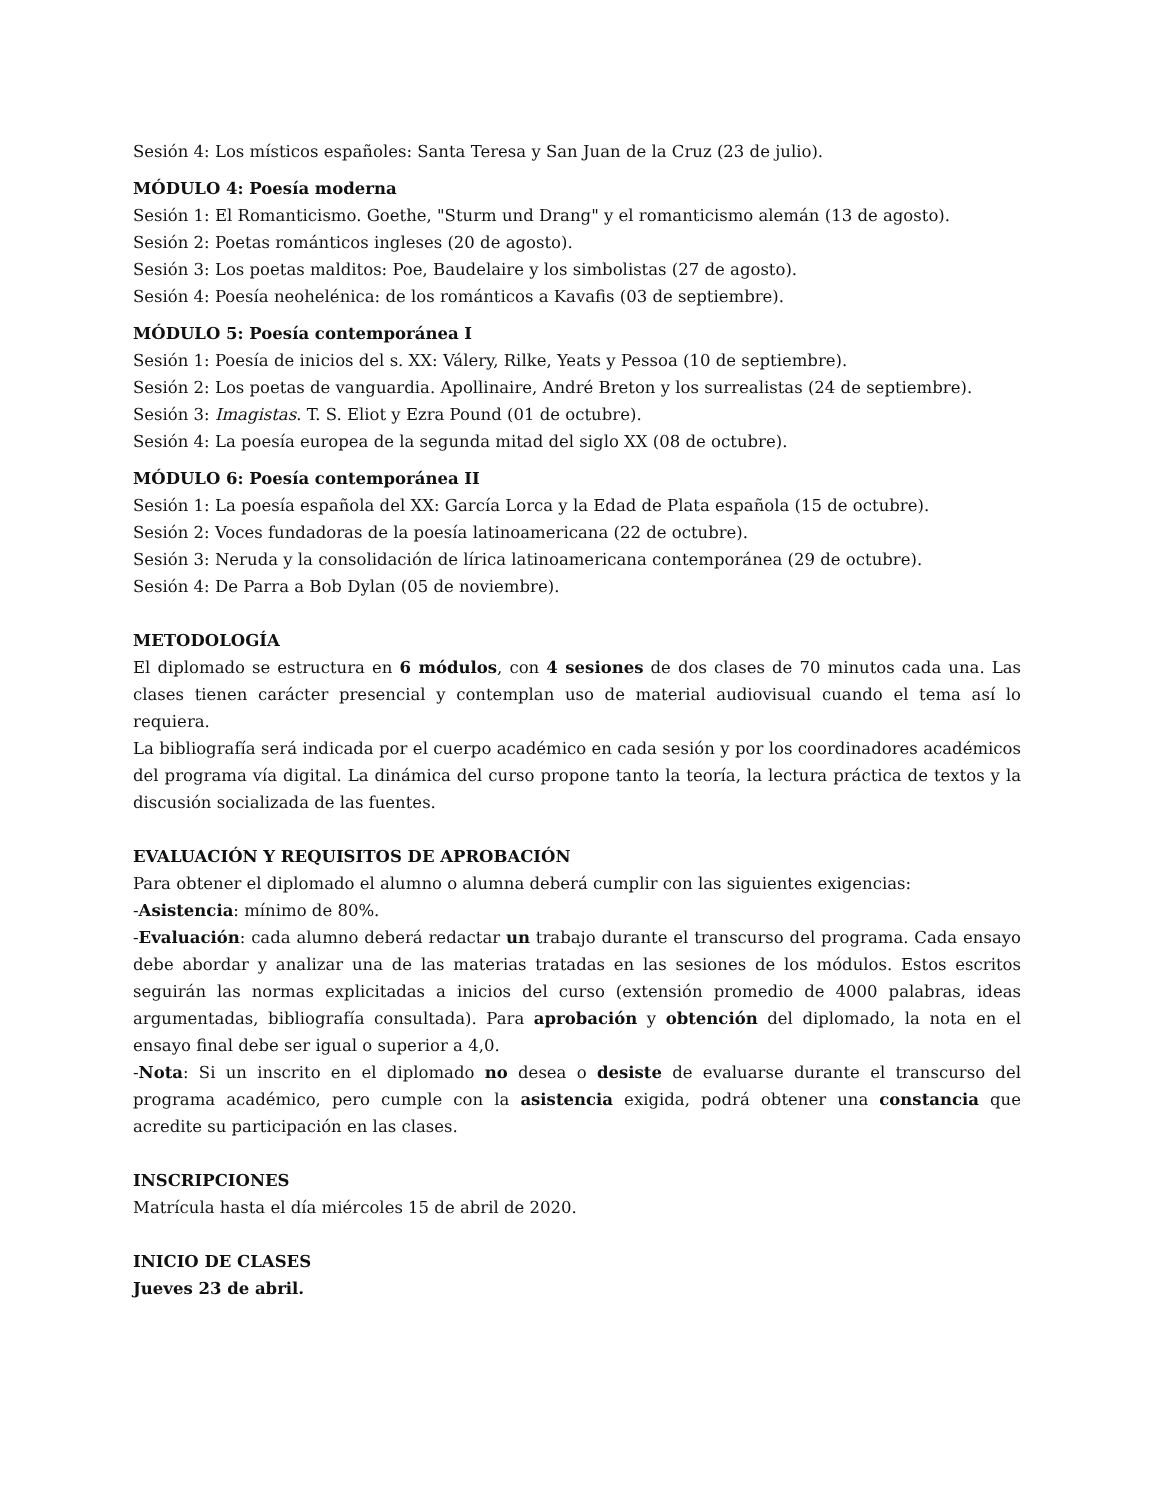Sesión 4: Los místicos españoles: Santa Teresa y San Juan de la Cruz (23 de julio).
MÓDULO 4: Poesía moderna
Sesión 1: El Romanticismo. Goethe, "Sturm und Drang" y el romanticismo alemán (13 de agosto).
Sesión 2: Poetas románticos ingleses (20 de agosto).
Sesión 3: Los poetas malditos: Poe, Baudelaire y los simbolistas (27 de agosto).
Sesión 4: Poesía neohelénica: de los románticos a Kavafis (03 de septiembre).
MÓDULO 5: Poesía contemporánea I
Sesión 1: Poesía de inicios del s. XX: Válery, Rilke, Yeats y Pessoa (10 de septiembre).
Sesión 2: Los poetas de vanguardia. Apollinaire, André Breton y los surrealistas (24 de septiembre).
Sesión 3: Imagistas. T. S. Eliot y Ezra Pound (01 de octubre).
Sesión 4: La poesía europea de la segunda mitad del siglo XX (08 de octubre).
MÓDULO 6: Poesía contemporánea II
Sesión 1: La poesía española del XX: García Lorca y la Edad de Plata española (15 de octubre).
Sesión 2: Voces fundadoras de la poesía latinoamericana (22 de octubre).
Sesión 3: Neruda y la consolidación de lírica latinoamericana contemporánea (29 de octubre).
Sesión 4: De Parra a Bob Dylan (05 de noviembre).
METODOLOGÍA
El diplomado se estructura en 6 módulos, con 4 sesiones de dos clases de 70 minutos cada una. Las clases tienen carácter presencial y contemplan uso de material audiovisual cuando el tema así lo requiera.
La bibliografía será indicada por el cuerpo académico en cada sesión y por los coordinadores académicos del programa vía digital. La dinámica del curso propone tanto la teoría, la lectura práctica de textos y la discusión socializada de las fuentes.
EVALUACIÓN Y REQUISITOS DE APROBACIÓN
Para obtener el diplomado el alumno o alumna deberá cumplir con las siguientes exigencias:
-Asistencia: mínimo de 80%.
-Evaluación: cada alumno deberá redactar un trabajo durante el transcurso del programa. Cada ensayo debe abordar y analizar una de las materias tratadas en las sesiones de los módulos. Estos escritos seguirán las normas explicitadas a inicios del curso (extensión promedio de 4000 palabras, ideas argumentadas, bibliografía consultada). Para aprobación y obtención del diplomado, la nota en el ensayo final debe ser igual o superior a 4,0.
-Nota: Si un inscrito en el diplomado no desea o desiste de evaluarse durante el transcurso del programa académico, pero cumple con la asistencia exigida, podrá obtener una constancia que acredite su participación en las clases.
INSCRIPCIONES
Matrícula hasta el día miércoles 15 de abril de 2020.
INICIO DE CLASES
Jueves 23 de abril.